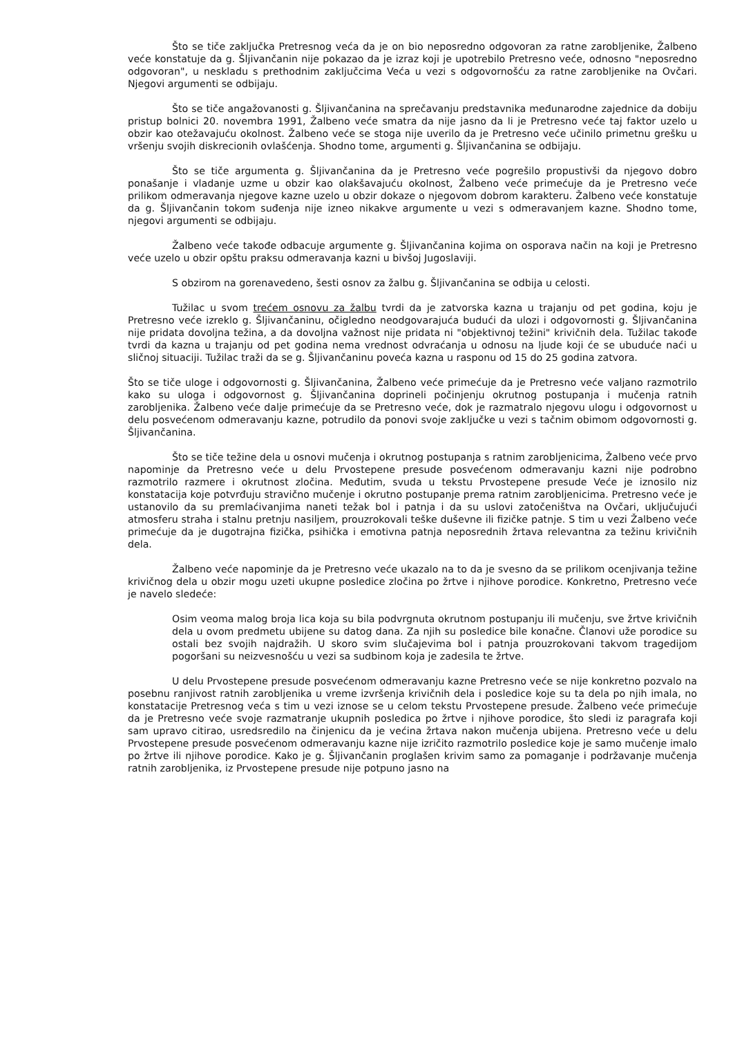Što se tiče zaključka Pretresnog veća da je on bio neposredno odgovoran za ratne zarobljenike, Žalbeno veće konstatuje da g. Šljivančanin nije pokazao da je izraz koji je upotrebilo Pretresno veće, odnosno "neposredno odgovoran", u neskladu s prethodnim zaključcima Veća u vezi s odgovornošću za ratne zarobljenike na Ovčari. Njegovi argumenti se odbijaju.
Što se tiče angažovanosti g. Šljivančanina na sprečavanju predstavnika međunarodne zajednice da dobiju pristup bolnici 20. novembra 1991, Žalbeno veće smatra da nije jasno da li je Pretresno veće taj faktor uzelo u obzir kao otežavajuću okolnost. Žalbeno veće se stoga nije uverilo da je Pretresno veće učinilo primetnu grešku u vršenju svojih diskrecionih ovlašćenja. Shodno tome, argumenti g. Šljivančanina se odbijaju.
Što se tiče argumenta g. Šljivančanina da je Pretresno veće pogrešilo propustivši da njegovo dobro ponašanje i vladanje uzme u obzir kao olakšavajuću okolnost, Žalbeno veće primećuje da je Pretresno veće prilikom odmeravanja njegove kazne uzelo u obzir dokaze o njegovom dobrom karakteru. Žalbeno veće konstatuje da g. Šljivančanin tokom suđenja nije izneo nikakve argumente u vezi s odmeravanjem kazne. Shodno tome, njegovi argumenti se odbijaju.
Žalbeno veće takođe odbacuje argumente g. Šljivančanina kojima on osporava način na koji je Pretresno veće uzelo u obzir opštu praksu odmeravanja kazni u bivšoj Jugoslaviji.
S obzirom na gorenavedeno, šesti osnov za žalbu g. Šljivančanina se odbija u celosti.
Tužilac u svom trećem osnovu za žalbu tvrdi da je zatvorska kazna u trajanju od pet godina, koju je Pretresno veće izreklo g. Šljivančaninu, očigledno neodgovarajuća budući da ulozi i odgovornosti g. Šljivančanina nije pridata dovoljna težina, a da dovoljna važnost nije pridata ni "objektivnoj težini" krivičnih dela. Tužilac takođe tvrdi da kazna u trajanju od pet godina nema vrednost odvraćanja u odnosu na ljude koji će se ubuduće naći u sličnoj situaciji. Tužilac traži da se g. Šljivančaninu poveća kazna u rasponu od 15 do 25 godina zatvora.
Što se tiče uloge i odgovornosti g. Šljivančanina, Žalbeno veće primećuje da je Pretresno veće valjano razmotrilo kako su uloga i odgovornost g. Šljivančanina doprineli počinjenju okrutnog postupanja i mučenja ratnih zarobljenika. Žalbeno veće dalje primećuje da se Pretresno veće, dok je razmatralo njegovu ulogu i odgovornost u delu posvećenom odmeravanju kazne, potrudilo da ponovi svoje zaključke u vezi s tačnim obimom odgovornosti g. Šljivančanina.
Što se tiče težine dela u osnovi mučenja i okrutnog postupanja s ratnim zarobljenicima, Žalbeno veće prvo napominje da Pretresno veće u delu Prvostepene presude posvećenom odmeravanju kazni nije podrobno razmotrilo razmere i okrutnost zločina. Međutim, svuda u tekstu Prvostepene presude Veće je iznosilo niz konstatacija koje potvrđuju stravično mučenje i okrutno postupanje prema ratnim zarobljenicima. Pretresno veće je ustanovilo da su premlaćivanjima naneti težak bol i patnja i da su uslovi zatočeništva na Ovčari, uključujući atmosferu straha i stalnu pretnju nasiljem, prouzrokovali teške duševne ili fizičke patnje. S tim u vezi Žalbeno veće primećuje da je dugotrajna fizička, psihička i emotivna patnja neposrednih žrtava relevantna za težinu krivičnih dela.
Žalbeno veće napominje da je Pretresno veće ukazalo na to da je svesno da se prilikom ocenjivanja težine krivičnog dela u obzir mogu uzeti ukupne posledice zločina po žrtve i njihove porodice. Konkretno, Pretresno veće je navelo sledeće:
Osim veoma malog broja lica koja su bila podvrgnuta okrutnom postupanju ili mučenju, sve žrtve krivičnih dela u ovom predmetu ubijene su datog dana. Za njih su posledice bile konačne. Članovi uže porodice su ostali bez svojih najdražih. U skoro svim slučajevima bol i patnja prouzrokovani takvom tragedijom pogoršani su neizvesnošću u vezi sa sudbinom koja je zadesila te žrtve.
U delu Prvostepene presude posvećenom odmeravanju kazne Pretresno veće se nije konkretno pozvalo na posebnu ranjivost ratnih zarobljenika u vreme izvršenja krivičnih dela i posledice koje su ta dela po njih imala, no konstatacije Pretresnog veća s tim u vezi iznose se u celom tekstu Prvostepene presude. Žalbeno veće primećuje da je Pretresno veće svoje razmatranje ukupnih posledica po žrtve i njihove porodice, što sledi iz paragrafa koji sam upravo citirao, usredsredilo na činjenicu da je većina žrtava nakon mučenja ubijena. Pretresno veće u delu Prvostepene presude posvećenom odmeravanju kazne nije izričito razmotrilo posledice koje je samo mučenje imalo po žrtve ili njihove porodice. Kako je g. Šljivančanin proglašen krivim samo za pomaganje i podržavanje mučenja ratnih zarobljenika, iz Prvostepene presude nije potpuno jasno na